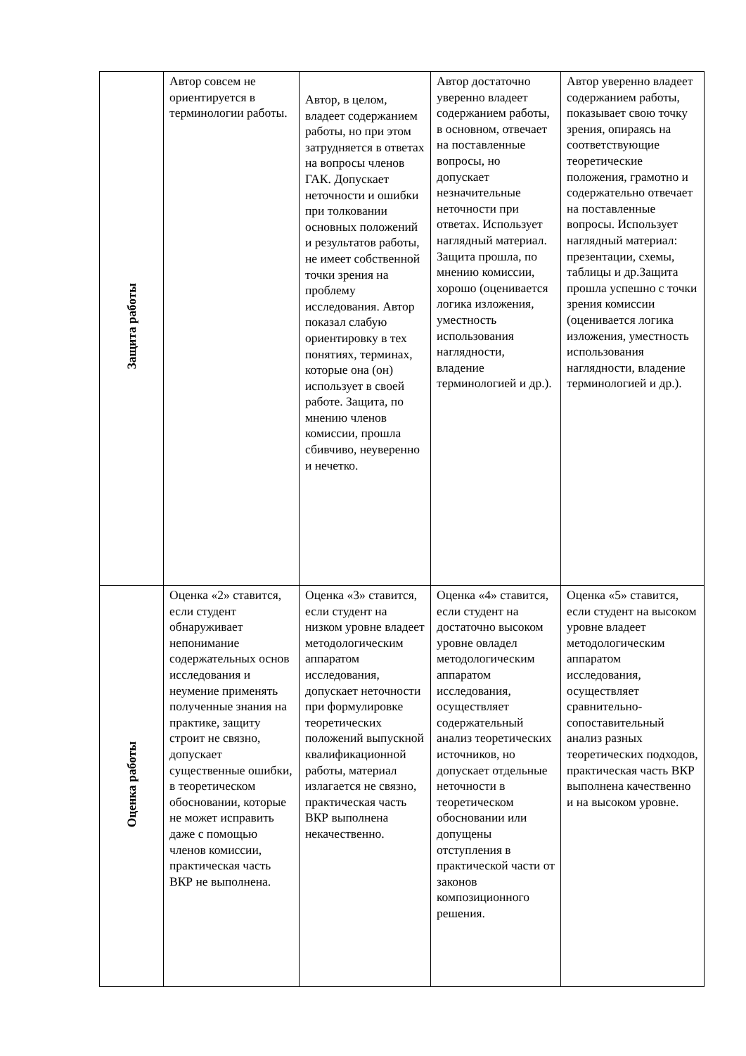| Защита работы | Автор совсем не ориентируется в терминологии работы. | Автор, в целом, владеет содержанием работы, но при этом затрудняется в ответах на вопросы членов ГАК. Допускает неточности и ошибки при толковании основных положений и результатов работы, не имеет собственной точки зрения на проблему исследования. Автор показал слабую ориентировку в тех понятиях, терминах, которые она (он) использует в своей работе. Защита, по мнению членов комиссии, прошла сбивчиво, неуверенно и нечетко. | Автор достаточно уверенно владеет содержанием работы, в основном, отвечает на поставленные вопросы, но допускает незначительные неточности при ответах. Использует наглядный материал. Защита прошла, по мнению комиссии, хорошо (оценивается логика изложения, уместность использования наглядности, владение терминологией и др.). | Автор уверенно владеет содержанием работы, показывает свою точку зрения, опираясь на соответствующие теоретические положения, грамотно и содержательно отвечает на поставленные вопросы. Использует наглядный материал: презентации, схемы, таблицы и др.Защита прошла успешно с точки зрения комиссии (оценивается логика изложения, уместность использования наглядности, владение терминологией и др.). |
| Оценка работы | Оценка «2» ставится, если студент обнаруживает непонимание содержательных основ исследования и неумение применять полученные знания на практике, защиту строит не связно, допускает существенные ошибки, в теоретическом обосновании, которые не может исправить даже с помощью членов комиссии, практическая часть ВКР не выполнена. | Оценка «3» ставится, если студент на низком уровне владеет методологическим аппаратом исследования, допускает неточности при формулировке теоретических положений выпускной квалификационной работы, материал излагается не связно, практическая часть ВКР выполнена некачественно. | Оценка «4» ставится, если студент на достаточно высоком уровне овладел методологическим аппаратом исследования, осуществляет содержательный анализ теоретических источников, но допускает отдельные неточности в теоретическом обосновании или допущены отступления в практической части от законов композиционного решения. | Оценка «5» ставится, если студент на высоком уровне владеет методологическим аппаратом исследования, осуществляет сравнительно-сопоставительный анализ разных теоретических подходов, практическая часть ВКР выполнена качественно и на высоком уровне. |